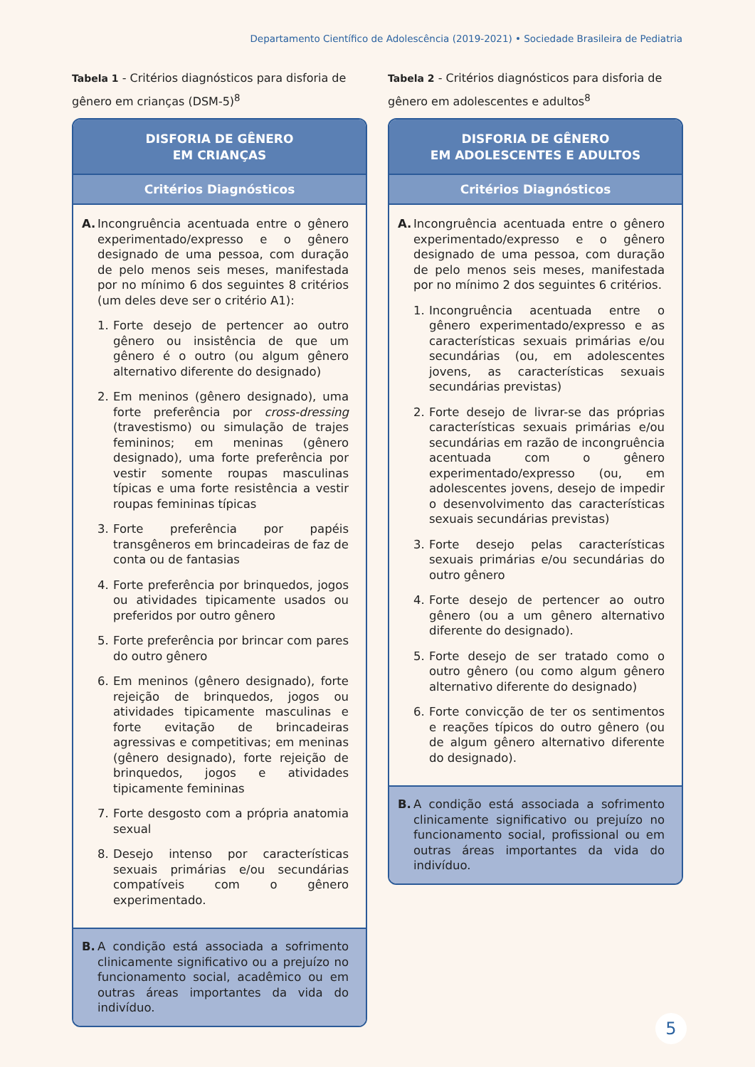Departamento Científico de Adolescência (2019-2021) • Sociedade Brasileira de Pediatria
Tabela 1 - Critérios diagnósticos para disforia de gênero em crianças (DSM-5)<sup>8</sup>
DISFORIA DE GÊNERO
EM CRIANÇAS
Critérios Diagnósticos
A. Incongruência acentuada entre o gênero experimentado/expresso e o gênero designado de uma pessoa, com duração de pelo menos seis meses, manifestada por no mínimo 6 dos seguintes 8 critérios (um deles deve ser o critério A1):
1. Forte desejo de pertencer ao outro gênero ou insistência de que um gênero é o outro (ou algum gênero alternativo diferente do designado)
2. Em meninos (gênero designado), uma forte preferência por cross-dressing (travestismo) ou simulação de trajes femininos; em meninas (gênero designado), uma forte preferência por vestir somente roupas masculinas típicas e uma forte resistência a vestir roupas femininas típicas
3. Forte preferência por papéis transgêneros em brincadeiras de faz de conta ou de fantasias
4. Forte preferência por brinquedos, jogos ou atividades tipicamente usados ou preferidos por outro gênero
5. Forte preferência por brincar com pares do outro gênero
6. Em meninos (gênero designado), forte rejeição de brinquedos, jogos ou atividades tipicamente masculinas e forte evitação de brincadeiras agressivas e competitivas; em meninas (gênero designado), forte rejeição de brinquedos, jogos e atividades tipicamente femininas
7. Forte desgosto com a própria anatomia sexual
8. Desejo intenso por características sexuais primárias e/ou secundárias compatíveis com o gênero experimentado.
B. A condição está associada a sofrimento clinicamente significativo ou a prejuízo no funcionamento social, acadêmico ou em outras áreas importantes da vida do indivíduo.
Tabela 2 - Critérios diagnósticos para disforia de gênero em adolescentes e adultos<sup>8</sup>
DISFORIA DE GÊNERO
EM ADOLESCENTES E ADULTOS
Critérios Diagnósticos
A. Incongruência acentuada entre o gênero experimentado/expresso e o gênero designado de uma pessoa, com duração de pelo menos seis meses, manifestada por no mínimo 2 dos seguintes 6 critérios.
1. Incongruência acentuada entre o gênero experimentado/expresso e as características sexuais primárias e/ou secundárias (ou, em adolescentes jovens, as características sexuais secundárias previstas)
2. Forte desejo de livrar-se das próprias características sexuais primárias e/ou secundárias em razão de incongruência acentuada com o gênero experimentado/expresso (ou, em adolescentes jovens, desejo de impedir o desenvolvimento das características sexuais secundárias previstas)
3. Forte desejo pelas características sexuais primárias e/ou secundárias do outro gênero
4. Forte desejo de pertencer ao outro gênero (ou a um gênero alternativo diferente do designado).
5. Forte desejo de ser tratado como o outro gênero (ou como algum gênero alternativo diferente do designado)
6. Forte convicção de ter os sentimentos e reações típicos do outro gênero (ou de algum gênero alternativo diferente do designado).
B. A condição está associada a sofrimento clinicamente significativo ou prejuízo no funcionamento social, profissional ou em outras áreas importantes da vida do indivíduo.
5